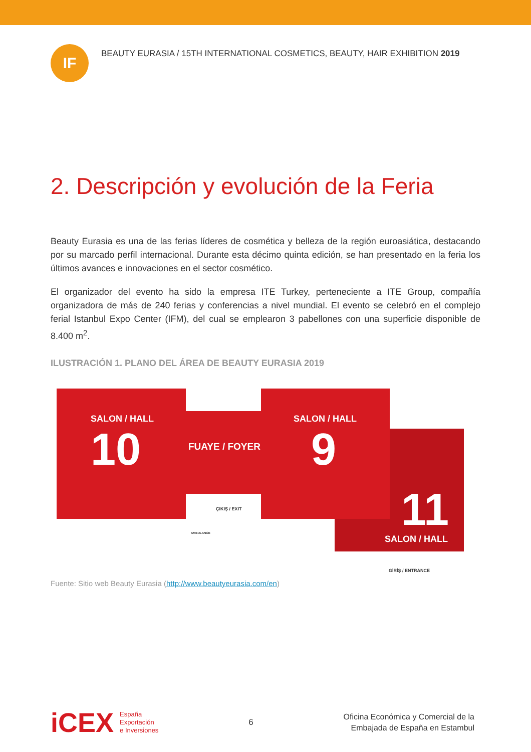IF
BEAUTY EURASIA / 15TH INTERNATIONAL COSMETICS, BEAUTY, HAIR EXHIBITION 2019
2. Descripción y evolución de la Feria
Beauty Eurasia es una de las ferias líderes de cosmética y belleza de la región euroasiática, destacando por su marcado perfil internacional. Durante esta décimo quinta edición, se han presentado en la feria los últimos avances e innovaciones en el sector cosmético.
El organizador del evento ha sido la empresa ITE Turkey, perteneciente a ITE Group, compañía organizadora de más de 240 ferias y conferencias a nivel mundial. El evento se celebró en el complejo ferial Istanbul Expo Center (IFM), del cual se emplearon 3 pabellones con una superficie disponible de 8.400 m<sup>2</sup>.
ILUSTRACIÓN 1. PLANO DEL ÁREA DE BEAUTY EURASIA 2019
SALON / HALL
10 FUAYE / FOYER
SALON / HALL
9
11
SALON / HALL
ÇIKIŞ / EXIT
AMBULANCE
GİRİŞ / ENTRANCE
Fuente: Sitio web Beauty Eurasia (http://www.beautyeurasia.com/en)
iCEX España
Exportación
e Inversiones
6
Oficina Económica y Comercial de la
Embajada de España en Estambul